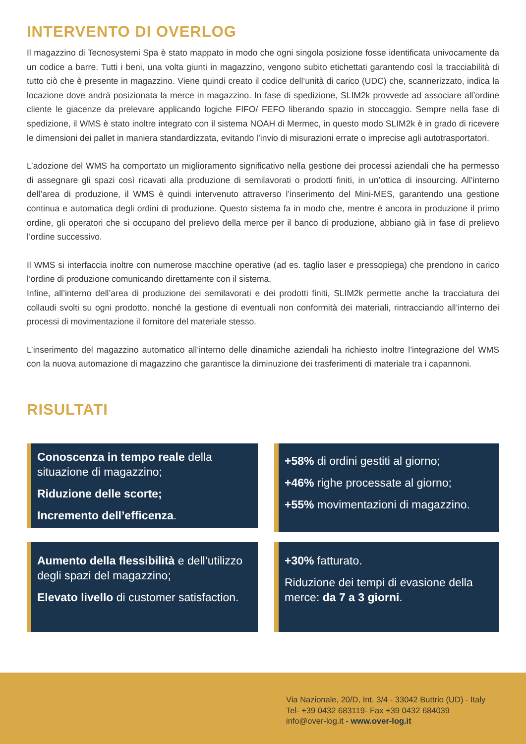INTERVENTO DI OVERLOG
Il magazzino di Tecnosystemi Spa è stato mappato in modo che ogni singola posizione fosse identificata univocamente da un codice a barre. Tutti i beni, una volta giunti in magazzino, vengono subito etichettati garantendo così la tracciabilità di tutto ciò che è presente in magazzino. Viene quindi creato il codice dell’unità di carico (UDC) che, scannerizzato, indica la locazione dove andrà posizionata la merce in magazzino. In fase di spedizione, SLIM2k provvede ad associare all’ordine cliente le giacenze da prelevare applicando logiche FIFO/ FEFO liberando spazio in stoccaggio. Sempre nella fase di spedizione, il WMS è stato inoltre integrato con il sistema NOAH di Mermec, in questo modo SLIM2k è in grado di ricevere le dimensioni dei pallet in maniera standardizzata, evitando l’invio di misurazioni errate o imprecise agli autotrasportatori.
L’adozione del WMS ha comportato un miglioramento significativo nella gestione dei processi aziendali che ha permesso di assegnare gli spazi così ricavati alla produzione di semilavorati o prodotti finiti, in un’ottica di insourcing. All’interno dell’area di produzione, il WMS è quindi intervenuto attraverso l’inserimento del Mini-MES, garantendo una gestione continua e automatica degli ordini di produzione. Questo sistema fa in modo che, mentre è ancora in produzione il primo ordine, gli operatori che si occupano del prelievo della merce per il banco di produzione, abbiano già in fase di prelievo l’ordine successivo.
Il WMS si interfaccia inoltre con numerose macchine operative (ad es. taglio laser e pressopiega) che prendono in carico l’ordine di produzione comunicando direttamente con il sistema.
Infine, all’interno dell’area di produzione dei semilavorati e dei prodotti finiti, SLIM2k permette anche la tracciatura dei collaudi svolti su ogni prodotto, nonché la gestione di eventuali non conformità dei materiali, rintracciando all’interno dei processi di movimentazione il fornitore del materiale stesso.
L’inserimento del magazzino automatico all’interno delle dinamiche aziendali ha richiesto inoltre l’integrazione del WMS con la nuova automazione di magazzino che garantisce la diminuzione dei trasferimenti di materiale tra i capannoni.
RISULTATI
Conoscenza in tempo reale della situazione di magazzino;
Riduzione delle scorte;
Incremento dell’efficenza.
+58% di ordini gestiti al giorno;
+46% righe processate al giorno;
+55% movimentazioni di magazzino.
Aumento della flessibilità e dell’utilizzo degli spazi del magazzino;
Elevato livello di customer satisfaction.
+30% fatturato.
Riduzione dei tempi di evasione della merce: da 7 a 3 giorni.
Via Nazionale, 20/D, Int. 3/4 - 33042 Buttrio (UD) - Italy
Tel- +39 0432 683119- Fax +39 0432 684039
info@over-log.it - www.over-log.it